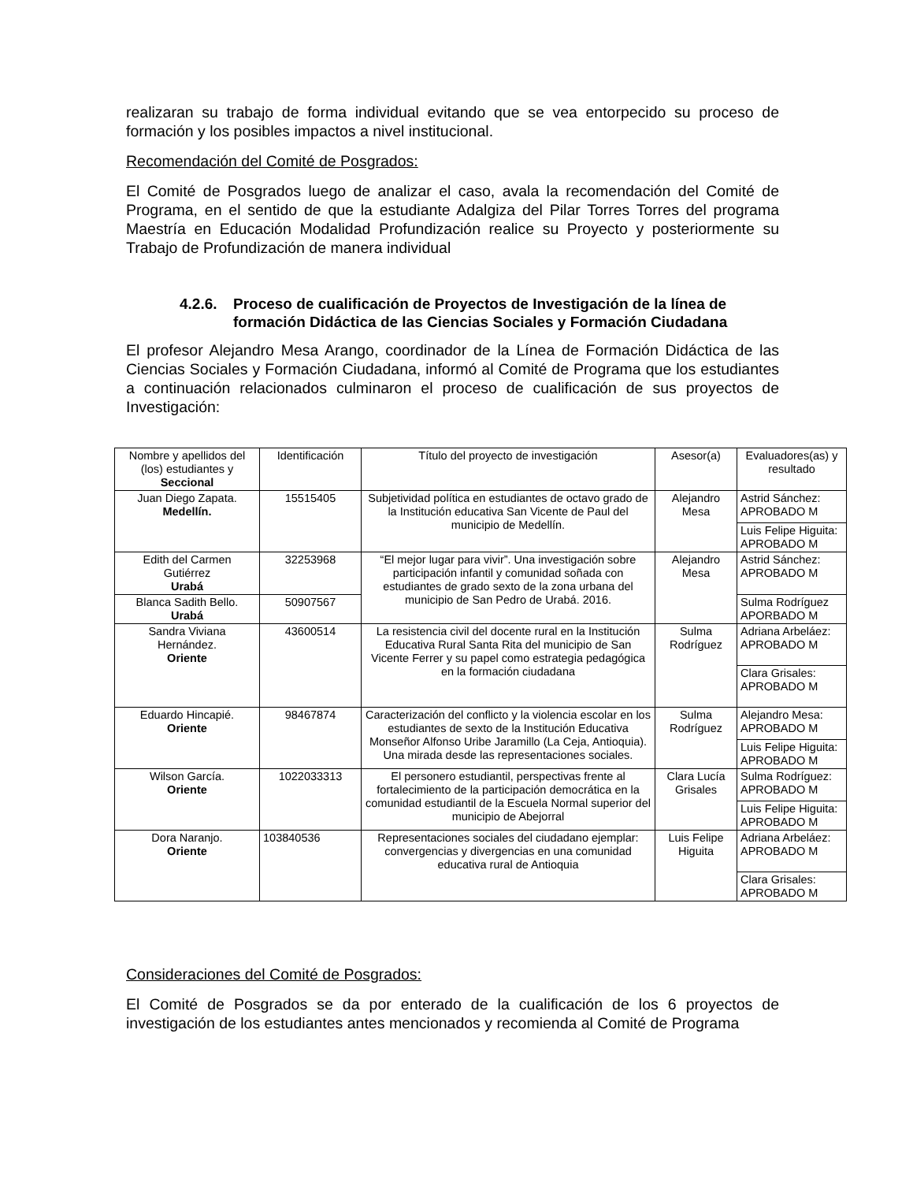realizaran su trabajo de forma individual evitando que se vea entorpecido su proceso de formación y los posibles impactos a nivel institucional.
Recomendación del Comité de Posgrados:
El Comité de Posgrados luego de analizar el caso, avala la recomendación del Comité de Programa, en el sentido de que la estudiante Adalgiza del Pilar Torres Torres del programa Maestría en Educación Modalidad Profundización realice su Proyecto y posteriormente su Trabajo de Profundización de manera individual
4.2.6. Proceso de cualificación de Proyectos de Investigación de la línea de formación Didáctica de las Ciencias Sociales y Formación Ciudadana
El profesor Alejandro Mesa Arango, coordinador de la Línea de Formación Didáctica de las Ciencias Sociales y Formación Ciudadana, informó al Comité de Programa que los estudiantes a continuación relacionados culminaron el proceso de cualificación de sus proyectos de Investigación:
| Nombre y apellidos del (los) estudiantes y Seccional | Identificación | Título del proyecto de investigación | Asesor(a) | Evaluadores(as) y resultado |
| --- | --- | --- | --- | --- |
| Juan Diego Zapata. Medellín. | 15515405 | Subjetividad política en estudiantes de octavo grado de la Institución educativa San Vicente de Paul del municipio de Medellín. | Alejandro Mesa | Astrid Sánchez: APROBADO M |
| | | | | Luis Felipe Higuita: APROBADO M |
| Edith del Carmen Gutiérrez Urabá | 32253968 | “El mejor lugar para vivir”. Una investigación sobre participación infantil y comunidad soñada con estudiantes de grado sexto de la zona urbana del municipio de San Pedro de Urabá. 2016. | Alejandro Mesa | Astrid Sánchez: APROBADO M |
| Blanca Sadith Bello. Urabá | 50907567 | | | Sulma Rodríguez APORBADO M |
| Sandra Viviana Hernández. Oriente | 43600514 | La resistencia civil del docente rural en la Institución Educativa Rural Santa Rita del municipio de San Vicente Ferrer y su papel como estrategia pedagógica en la formación ciudadana | Sulma Rodríguez | Adriana Arbeláez: APROBADO M |
| | | | | Clara Grisales: APROBADO M |
| Eduardo Hincapié. Oriente | 98467874 | Caracterización del conflicto y la violencia escolar en los estudiantes de sexto de la Institución Educativa Monseñor Alfonso Uribe Jaramillo (La Ceja, Antioquia). Una mirada desde las representaciones sociales. | Sulma Rodríguez | Alejandro Mesa: APROBADO M |
| | | | | Luis Felipe Higuita: APROBADO M |
| Wilson García. Oriente | 1022033313 | El personero estudiantil, perspectivas frente al fortalecimiento de la participación democrática en la comunidad estudiantil de la Escuela Normal superior del municipio de Abejorral | Clara Lucía Grisales | Sulma Rodríguez: APROBADO M |
| | | | | Luis Felipe Higuita: APROBADO M |
| Dora Naranjo. Oriente | 103840536 | Representaciones sociales del ciudadano ejemplar: convergencias y divergencias en una comunidad educativa rural de Antioquia | Luis Felipe Higuita | Adriana Arbeláez: APROBADO M |
| | | | | Clara Grisales: APROBADO M |
Consideraciones del Comité de Posgrados:
El Comité de Posgrados se da por enterado de la cualificación de los 6 proyectos de investigación de los estudiantes antes mencionados y recomienda al Comité de Programa